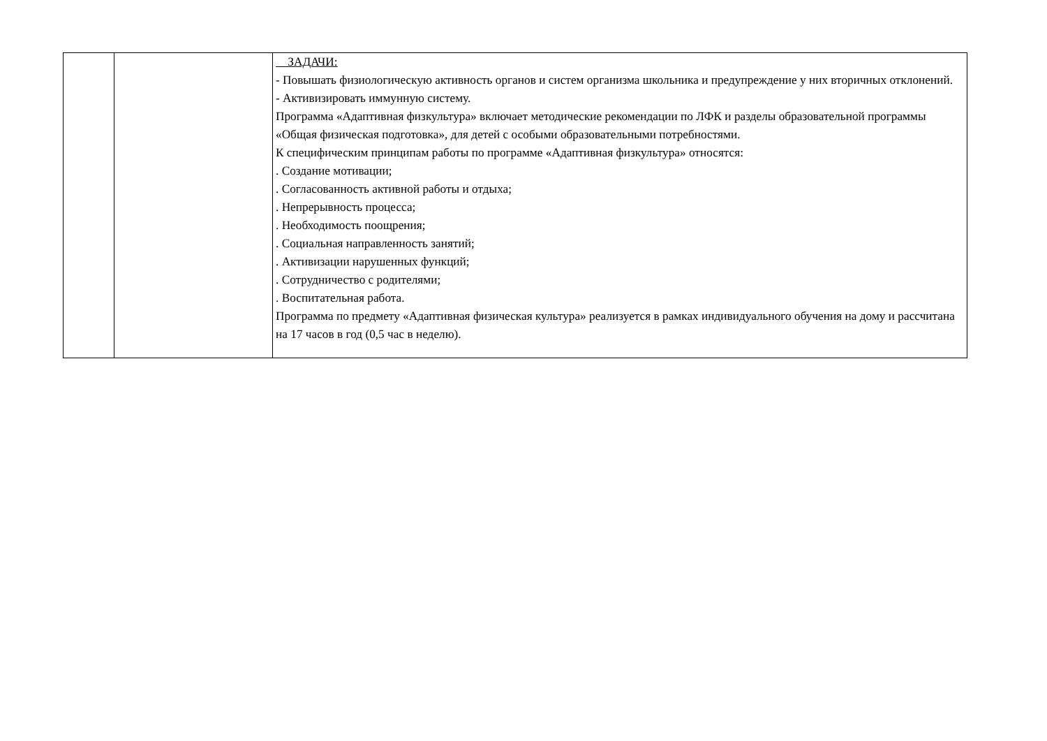| | | ЗАДАЧИ: - Повышать физиологическую активность органов и систем организма школьника и предупреждение у них вторичных отклонений. - Активизировать иммунную систему. Программа «Адаптивная физкультура» включает методические рекомендации по ЛФК и разделы образовательной программы «Общая физическая подготовка», для детей с особыми образовательными потребностями. К специфическим принципам работы по программе «Адаптивная физкультура» относятся: . Создание мотивации; . Согласованность активной работы и отдыха; . Непрерывность процесса; . Необходимость поощрения; . Социальная направленность занятий; . Активизации нарушенных функций; . Сотрудничество с родителями; . Воспитательная работа. Программа по предмету «Адаптивная физическая культура» реализуется в рамках индивидуального обучения на дому и рассчитана на 17 часов в год (0,5 час в неделю). |